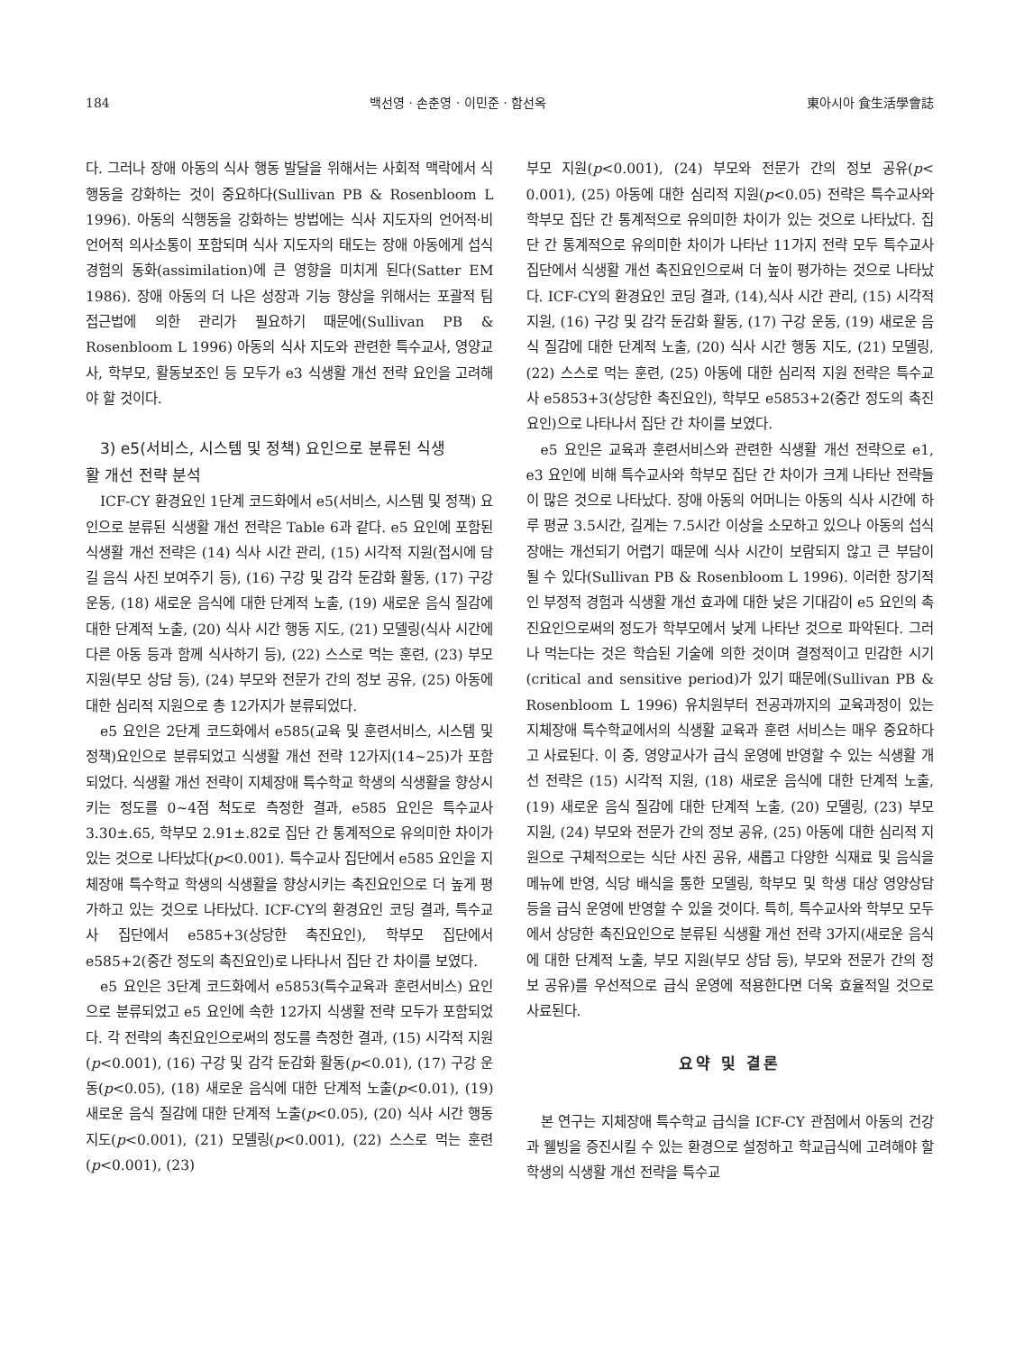184 백선영 · 손춘영 · 이민준 · 함선옥 東아시아 食生活學會誌
다. 그러나 장애 아동의 식사 행동 발달을 위해서는 사회적 맥락에서 식행동을 강화하는 것이 중요하다(Sullivan PB & Rosenbloom L 1996). 아동의 식행동을 강화하는 방법에는 식사 지도자의 언어적·비언어적 의사소통이 포함되며 식사 지도자의 태도는 장애 아동에게 섭식 경험의 동화(assimilation)에 큰 영향을 미치게 된다(Satter EM 1986). 장애 아동의 더 나은 성장과 기능 향상을 위해서는 포괄적 팀 접근법에 의한 관리가 필요하기 때문에(Sullivan PB & Rosenbloom L 1996) 아동의 식사 지도와 관련한 특수교사, 영양교사, 학부모, 활동보조인 등 모두가 e3 식생활 개선 전략 요인을 고려해야 할 것이다.
3) e5(서비스, 시스템 및 정책) 요인으로 분류된 식생
활 개선 전략 분석
ICF-CY 환경요인 1단계 코드화에서 e5(서비스, 시스템 및 정책) 요인으로 분류된 식생활 개선 전략은 Table 6과 같다. e5 요인에 포함된 식생활 개선 전략은 (14) 식사 시간 관리, (15) 시각적 지원(접시에 담길 음식 사진 보여주기 등), (16) 구강 및 감각 둔감화 활동, (17) 구강 운동, (18) 새로운 음식에 대한 단계적 노출, (19) 새로운 음식 질감에 대한 단계적 노출, (20) 식사 시간 행동 지도, (21) 모델링(식사 시간에 다른 아동 등과 함께 식사하기 등), (22) 스스로 먹는 훈련, (23) 부모 지원(부모 상담 등), (24) 부모와 전문가 간의 정보 공유, (25) 아동에 대한 심리적 지원으로 총 12가지가 분류되었다.
e5 요인은 2단계 코드화에서 e585(교육 및 훈련서비스, 시스템 및 정책)요인으로 분류되었고 식생활 개선 전략 12가지(14~25)가 포함되었다. 식생활 개선 전략이 지체장애 특수학교 학생의 식생활을 향상시키는 정도를 0~4점 척도로 측정한 결과, e585 요인은 특수교사 3.30±.65, 학부모 2.91±.82로 집단 간 통계적으로 유의미한 차이가 있는 것으로 나타났다(p<0.001). 특수교사 집단에서 e585 요인을 지체장애 특수학교 학생의 식생활을 향상시키는 촉진요인으로 더 높게 평가하고 있는 것으로 나타났다. ICF-CY의 환경요인 코딩 결과, 특수교사 집단에서 e585+3(상당한 촉진요인), 학부모 집단에서 e585+2(중간 정도의 촉진요인)로 나타나서 집단 간 차이를 보였다.
e5 요인은 3단계 코드화에서 e5853(특수교육과 훈련서비스) 요인으로 분류되었고 e5 요인에 속한 12가지 식생활 전략 모두가 포함되었다. 각 전략의 촉진요인으로써의 정도를 측정한 결과, (15) 시각적 지원(p<0.001), (16) 구강 및 감각 둔감화 활동(p<0.01), (17) 구강 운동(p<0.05), (18) 새로운 음식에 대한 단계적 노출(p<0.01), (19) 새로운 음식 질감에 대한 단계적 노출(p<0.05), (20) 식사 시간 행동 지도(p<0.001), (21) 모델링(p<0.001), (22) 스스로 먹는 훈련(p<0.001), (23)
부모 지원(p<0.001), (24) 부모와 전문가 간의 정보 공유(p< 0.001), (25) 아동에 대한 심리적 지원(p<0.05) 전략은 특수교사와 학부모 집단 간 통계적으로 유의미한 차이가 있는 것으로 나타났다. 집단 간 통계적으로 유의미한 차이가 나타난 11가지 전략 모두 특수교사 집단에서 식생활 개선 촉진요인으로써 더 높이 평가하는 것으로 나타났다. ICF-CY의 환경요인 코딩 결과, (14),식사 시간 관리, (15) 시각적 지원, (16) 구강 및 감각 둔감화 활동, (17) 구강 운동, (19) 새로운 음식 질감에 대한 단계적 노출, (20) 식사 시간 행동 지도, (21) 모델링, (22) 스스로 먹는 훈련, (25) 아동에 대한 심리적 지원 전략은 특수교사 e5853+3(상당한 촉진요인), 학부모 e5853+2(중간 정도의 촉진요인)으로 나타나서 집단 간 차이를 보였다.
e5 요인은 교육과 훈련서비스와 관련한 식생활 개선 전략으로 e1, e3 요인에 비해 특수교사와 학부모 집단 간 차이가 크게 나타난 전략들이 많은 것으로 나타났다. 장애 아동의 어머니는 아동의 식사 시간에 하루 평균 3.5시간, 길게는 7.5시간 이상을 소모하고 있으나 아동의 섭식 장애는 개선되기 어렵기 때문에 식사 시간이 보람되지 않고 큰 부담이 될 수 있다(Sullivan PB & Rosenbloom L 1996). 이러한 장기적인 부정적 경험과 식생활 개선 효과에 대한 낮은 기대감이 e5 요인의 촉진요인으로써의 정도가 학부모에서 낮게 나타난 것으로 파악된다. 그러나 먹는다는 것은 학습된 기술에 의한 것이며 결정적이고 민감한 시기(critical and sensitive period)가 있기 때문에(Sullivan PB & Rosenbloom L 1996) 유치원부터 전공과까지의 교육과정이 있는 지체장애 특수학교에서의 식생활 교육과 훈련 서비스는 매우 중요하다고 사료된다. 이 중, 영양교사가 급식 운영에 반영할 수 있는 식생활 개선 전략은 (15) 시각적 지원, (18) 새로운 음식에 대한 단계적 노출, (19) 새로운 음식 질감에 대한 단계적 노출, (20) 모델링, (23) 부모 지원, (24) 부모와 전문가 간의 정보 공유, (25) 아동에 대한 심리적 지원으로 구체적으로는 식단 사진 공유, 새롭고 다양한 식재료 및 음식을 메뉴에 반영, 식당 배식을 통한 모델링, 학부모 및 학생 대상 영양상담 등을 급식 운영에 반영할 수 있을 것이다. 특히, 특수교사와 학부모 모두에서 상당한 촉진요인으로 분류된 식생활 개선 전략 3가지(새로운 음식에 대한 단계적 노출, 부모 지원(부모 상담 등), 부모와 전문가 간의 정보 공유)를 우선적으로 급식 운영에 적용한다면 더욱 효율적일 것으로 사료된다.
요약 및 결론
본 연구는 지체장애 특수학교 급식을 ICF-CY 관점에서 아동의 건강과 웰빙을 증진시킬 수 있는 환경으로 설정하고 학교급식에 고려해야 할 학생의 식생활 개선 전략을 특수교